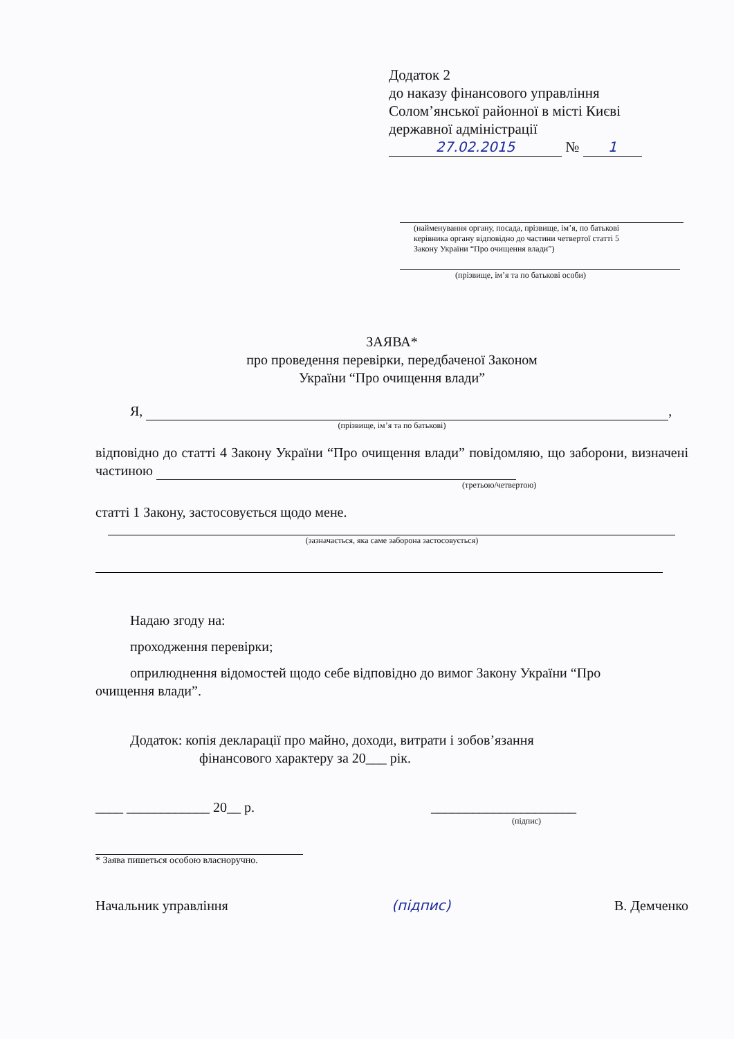Додаток 2
до наказу фінансового управління
Солом’янської районної в місті Києві
державної адміністрації
27.02.2015 № 1
(найменування органу, посада, прізвище, ім’я, по батькові
керівника органу відповідно до частини четвертої статті 5
Закону України “Про очищення влади”)
(прізвище, ім’я та по батькові особи)
ЗАЯВА*
про проведення перевірки, передбаченої Законом
України “Про очищення влади”
Я, ,
(прізвище, ім’я та по батькові)
відповідно до статті 4 Закону України “Про очищення влади” повідомляю, що заборони, визначені частиною
(третьою/четвертою)
статті 1 Закону, застосовується щодо мене.
(зазначається, яка саме заборона застосовується)
Надаю згоду на:
проходження перевірки;
оприлюднення відомостей щодо себе відповідно до вимог Закону України “Про
очищення влади”.
Додаток: копія декларації про майно, доходи, витрати і зобов’язання
фінансового характеру за 20___ рік.
____ ____________ 20__ р. _____________________
(підпис)
* Заява пишеться особою власноручно.
Начальник управління (підпис) В. Демченко